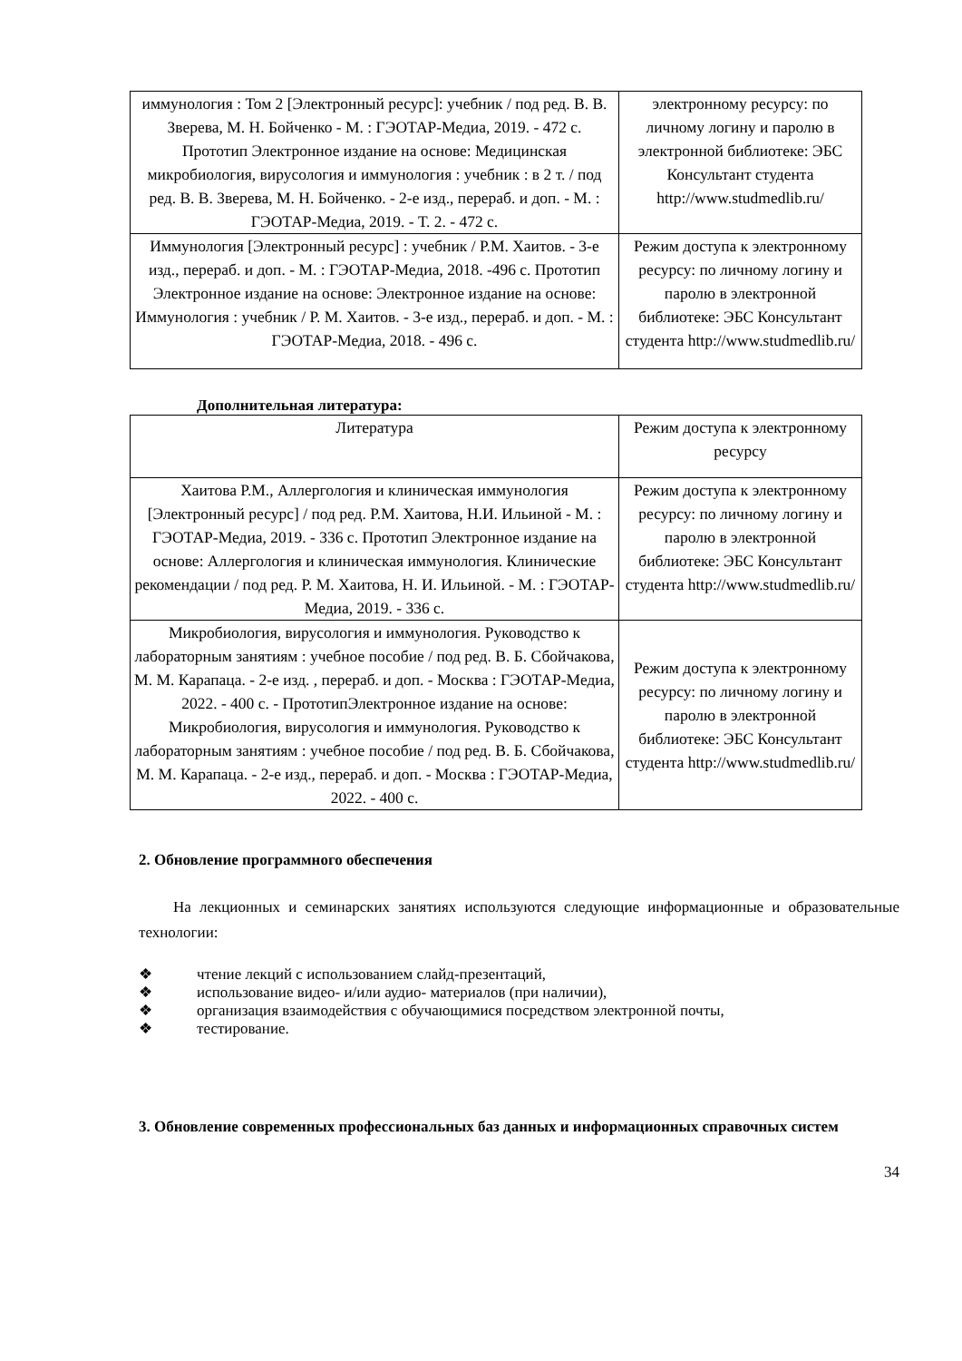| иммунология : Том 2 [Электронный ресурс]: учебник / под ред. В. В. Зверева, М. Н. Бойченко - М. : ГЭОТАР-Медиа, 2019. - 472 с. Прототип Электронное издание на основе: Медицинская микробиология, вирусология и иммунология : учебник : в 2 т. / под ред. В. В. Зверева, М. Н. Бойченко. - 2-е изд., перераб. и доп. - М. : ГЭОТАР-Медиа, 2019. - Т. 2. - 472 с. | электронному ресурсу: по личному логину и паролю в электронной библиотеке: ЭБС Консультант студента http://www.studmedlib.ru/ |
| Иммунология [Электронный ресурс] : учебник / Р.М. Хаитов. - 3-е изд., перераб. и доп. - М. : ГЭОТАР-Медиа, 2018. -496 с. Прототип Электронное издание на основе: Электронное издание на основе: Иммунология : учебник / Р. М. Хаитов. - 3-е изд., перераб. и доп. - М. : ГЭОТАР-Медиа, 2018. - 496 с. | Режим доступа к электронному ресурсу: по личному логину и паролю в электронной библиотеке: ЭБС Консультант студента http://www.studmedlib.ru/ |
Дополнительная литература:
| Литература | Режим доступа к электронному ресурсу |
| Хаитова Р.М., Аллергология и клиническая иммунология [Электронный ресурс] / под ред. Р.М. Хаитова, Н.И. Ильиной - М. : ГЭОТАР-Медиа, 2019. - 336 с. Прототип Электронное издание на основе: Аллергология и клиническая иммунология. Клинические рекомендации / под ред. Р. М. Хаитова, Н. И. Ильиной. - М. : ГЭОТАР-Медиа, 2019. - 336 с. | Режим доступа к электронному ресурсу: по личному логину и паролю в электронной библиотеке: ЭБС Консультант студента http://www.studmedlib.ru/ |
| Микробиология, вирусология и иммунология. Руководство к лабораторным занятиям : учебное пособие / под ред. В. Б. Сбойчакова, М. М. Карапаца. - 2-е изд. , перераб. и доп. - Москва : ГЭОТАР-Медиа, 2022. - 400 с. - ПрототипЭлектронное издание на основе: Микробиология, вирусология и иммунология. Руководство к лабораторным занятиям : учебное пособие / под ред. В. Б. Сбойчакова, М. М. Карапаца. - 2-е изд., перераб. и доп. - Москва : ГЭОТАР-Медиа, 2022. - 400 с. | Режим доступа к электронному ресурсу: по личному логину и паролю в электронной библиотеке: ЭБС Консультант студента http://www.studmedlib.ru/ |
2. Обновление программного обеспечения
На лекционных и семинарских занятиях используются следующие информационные и образовательные технологии:
❖ чтение лекций с использованием слайд-презентаций,
❖ использование видео- и/или аудио- материалов (при наличии),
❖ организация взаимодействия с обучающимися посредством электронной почты,
❖ тестирование.
3. Обновление современных профессиональных баз данных и информационных справочных систем
34